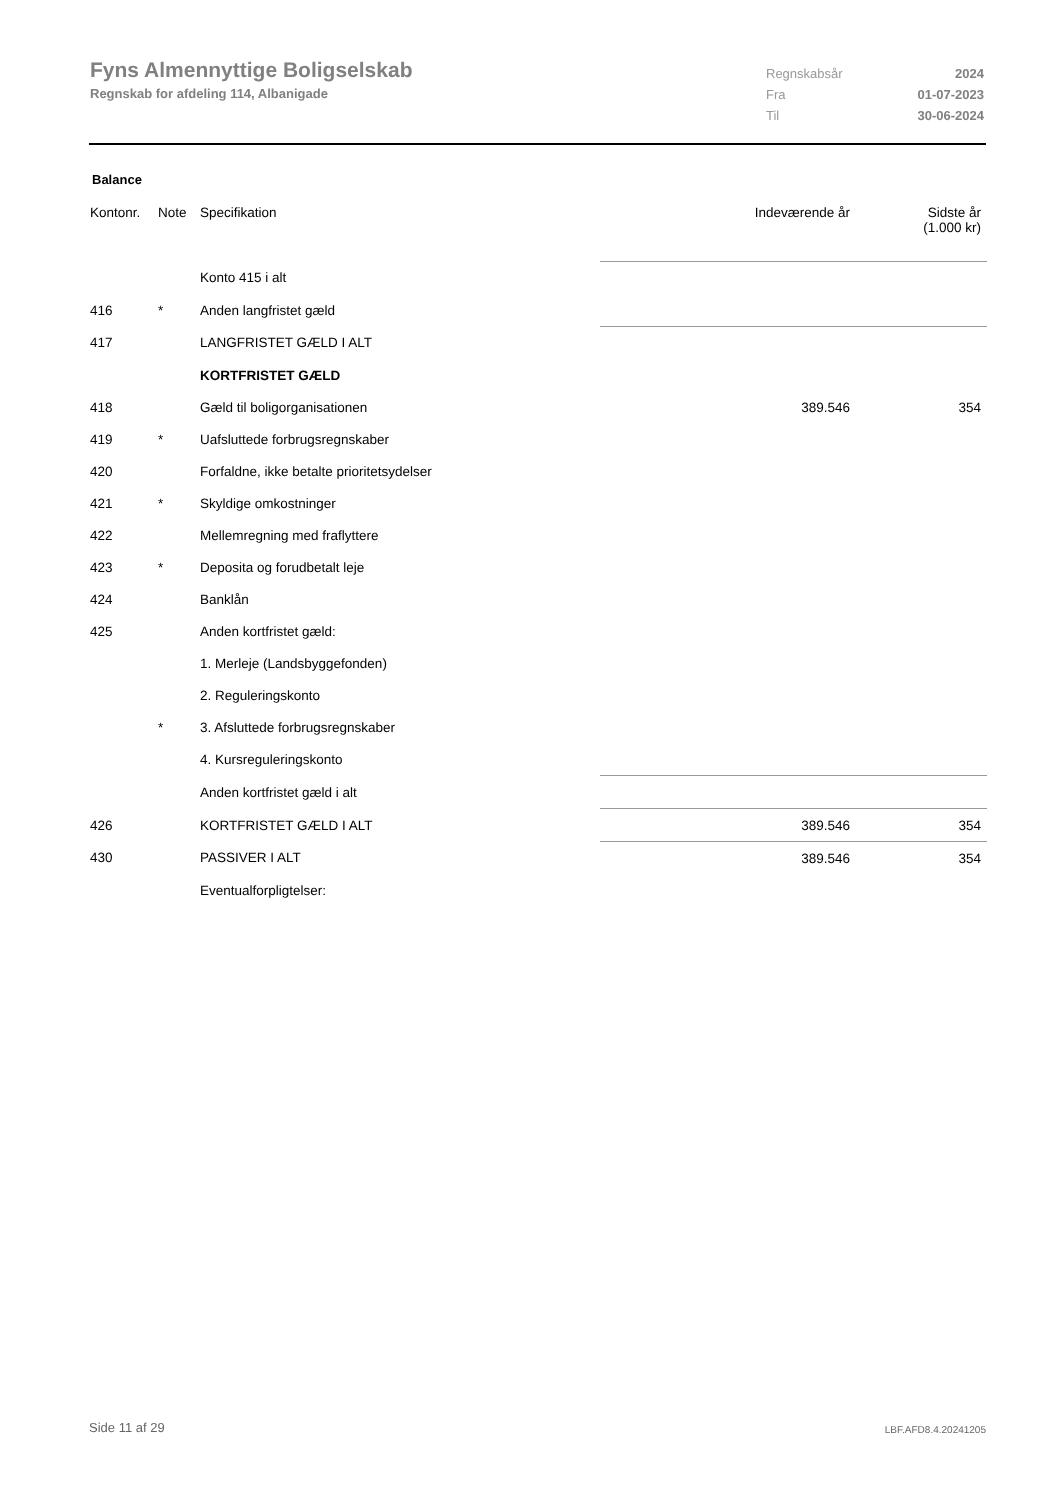Fyns Almennyttige Boligselskab
Regnskab for afdeling 114, Albanigade
Regnskabsår 2024
Fra 01-07-2023
Til 30-06-2024
Balance
| Kontonr. | Note | Specifikation | Indeværende år | Sidste år (1.000 kr) |
| --- | --- | --- | --- | --- |
| | | Konto 415 i alt | | |
| 416 | * | Anden langfristet gæld | | |
| 417 | | LANGFRISTET GÆLD I ALT | | |
| | | KORTFRISTET GÆLD | | |
| 418 | | Gæld til boligorganisationen | 389.546 | 354 |
| 419 | * | Uafsluttede forbrugsregnskaber | | |
| 420 | | Forfaldne, ikke betalte prioritetsydelser | | |
| 421 | * | Skyldige omkostninger | | |
| 422 | | Mellemregning med fraflyttere | | |
| 423 | * | Deposita og forudbetalt leje | | |
| 424 | | Banklån | | |
| 425 | | Anden kortfristet gæld: | | |
| | | 1. Merleje (Landsbyggefonden) | | |
| | | 2. Reguleringskonto | | |
| | * | 3. Afsluttede forbrugsregnskaber | | |
| | | 4. Kursreguleringskonto | | |
| | | Anden kortfristet gæld i alt | | |
| 426 | | KORTFRISTET GÆLD I ALT | 389.546 | 354 |
| 430 | | PASSIVER I ALT | 389.546 | 354 |
| | | Eventualforpligtelser: | | |
Side 11 af 29 LBF.AFD8.4.20241205